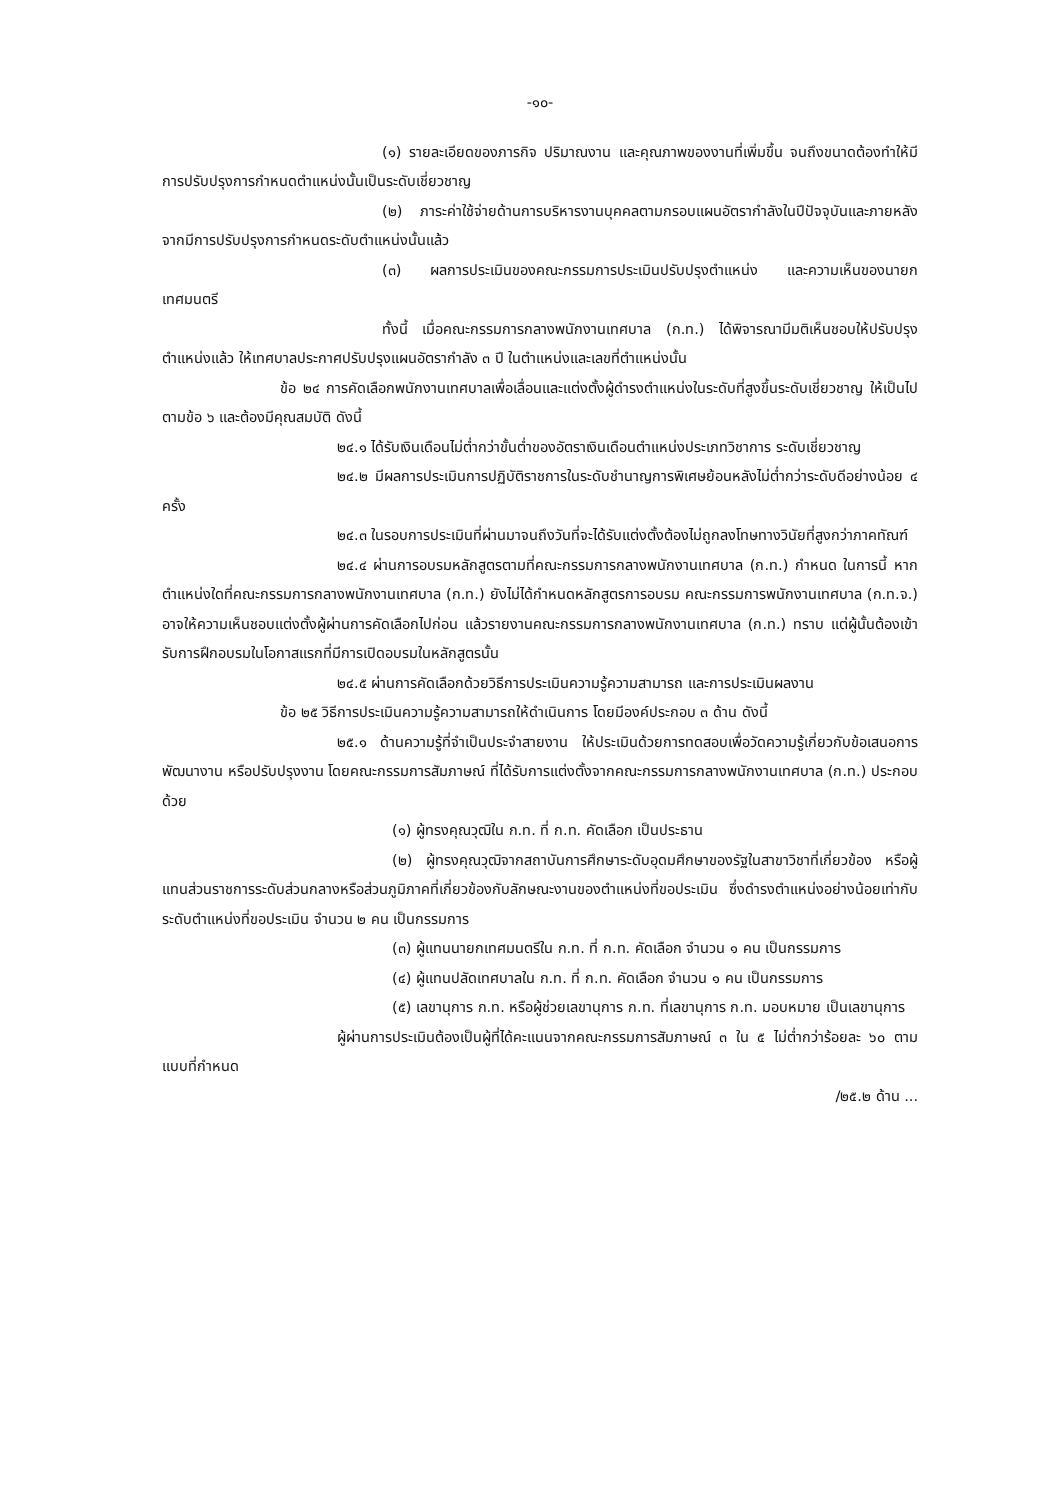-๑๐-
(๑) รายละเอียดของภารกิจ ปริมาณงาน และคุณภาพของงานที่เพิ่มขึ้น จนถึงขนาดต้องทำให้มีการปรับปรุงการกำหนดตำแหน่งนั้นเป็นระดับเชี่ยวชาญ
(๒) ภาระค่าใช้จ่ายด้านการบริหารงานบุคคลตามกรอบแผนอัตรากำลังในปีปัจจุบันและภายหลังจากมีการปรับปรุงการกำหนดระดับตำแหน่งนั้นแล้ว
(๓) ผลการประเมินของคณะกรรมการประเมินปรับปรุงตำแหน่ง และความเห็นของนายกเทศมนตรี
ทั้งนี้ เมื่อคณะกรรมการกลางพนักงานเทศบาล (ก.ท.) ได้พิจารณามีมติเห็นชอบให้ปรับปรุงตำแหน่งแล้ว ให้เทศบาลประกาศปรับปรุงแผนอัตรากำลัง ๓ ปี ในตำแหน่งและเลขที่ตำแหน่งนั้น
ข้อ ๒๔ การคัดเลือกพนักงานเทศบาลเพื่อเลื่อนและแต่งตั้งผู้ดำรงตำแหน่งในระดับที่สูงขึ้นระดับเชี่ยวชาญ ให้เป็นไปตามข้อ ๖ และต้องมีคุณสมบัติ ดังนี้
๒๔.๑ ได้รับเงินเดือนไม่ต่ำกว่าขั้นต่ำของอัตราเงินเดือนตำแหน่งประเภทวิชาการ ระดับเชี่ยวชาญ
๒๔.๒ มีผลการประเมินการปฏิบัติราชการในระดับชำนาญการพิเศษย้อนหลังไม่ต่ำกว่าระดับดีอย่างน้อย ๔ ครั้ง
๒๔.๓ ในรอบการประเมินที่ผ่านมาจนถึงวันที่จะได้รับแต่งตั้งต้องไม่ถูกลงโทษทางวินัยที่สูงกว่าภาคทัณฑ์
๒๔.๔ ผ่านการอบรมหลักสูตรตามที่คณะกรรมการกลางพนักงานเทศบาล (ก.ท.) กำหนด ในการนี้ หากตำแหน่งใดที่คณะกรรมการกลางพนักงานเทศบาล (ก.ท.) ยังไม่ได้กำหนดหลักสูตรการอบรม คณะกรรมการพนักงานเทศบาล (ก.ท.จ.) อาจให้ความเห็นชอบแต่งตั้งผู้ผ่านการคัดเลือกไปก่อน แล้วรายงานคณะกรรมการกลางพนักงานเทศบาล (ก.ท.) ทราบ แต่ผู้นั้นต้องเข้ารับการฝึกอบรมในโอกาสแรกที่มีการเปิดอบรมในหลักสูตรนั้น
๒๔.๕ ผ่านการคัดเลือกด้วยวิธีการประเมินความรู้ความสามารถ และการประเมินผลงาน
ข้อ ๒๕ วิธีการประเมินความรู้ความสามารถให้ดำเนินการ โดยมีองค์ประกอบ ๓ ด้าน ดังนี้
๒๕.๑ ด้านความรู้ที่จำเป็นประจำสายงาน ให้ประเมินด้วยการทดสอบเพื่อวัดความรู้เกี่ยวกับข้อเสนอการพัฒนางาน หรือปรับปรุงงาน โดยคณะกรรมการสัมภาษณ์ ที่ได้รับการแต่งตั้งจากคณะกรรมการกลางพนักงานเทศบาล (ก.ท.) ประกอบด้วย
(๑) ผู้ทรงคุณวุฒิใน ก.ท. ที่ ก.ท. คัดเลือก เป็นประธาน
(๒) ผู้ทรงคุณวุฒิจากสถาบันการศึกษาระดับอุดมศึกษาของรัฐในสาขาวิชาที่เกี่ยวข้อง หรือผู้แทนส่วนราชการระดับส่วนกลางหรือส่วนภูมิภาคที่เกี่ยวข้องกับลักษณะงานของตำแหน่งที่ขอประเมิน ซึ่งดำรงตำแหน่งอย่างน้อยเท่ากับระดับตำแหน่งที่ขอประเมิน จำนวน ๒ คน เป็นกรรมการ
(๓) ผู้แทนนายกเทศมนตรีใน ก.ท. ที่ ก.ท. คัดเลือก จำนวน ๑ คน เป็นกรรมการ
(๔) ผู้แทนปลัดเทศบาลใน ก.ท. ที่ ก.ท. คัดเลือก จำนวน ๑ คน เป็นกรรมการ
(๕) เลขานุการ ก.ท. หรือผู้ช่วยเลขานุการ ก.ท. ที่เลขานุการ ก.ท. มอบหมาย เป็นเลขานุการ
ผู้ผ่านการประเมินต้องเป็นผู้ที่ได้คะแนนจากคณะกรรมการสัมภาษณ์ ๓ ใน ๕ ไม่ต่ำกว่าร้อยละ ๖๐ ตามแบบที่กำหนด
/๒๕.๒ ด้าน ...